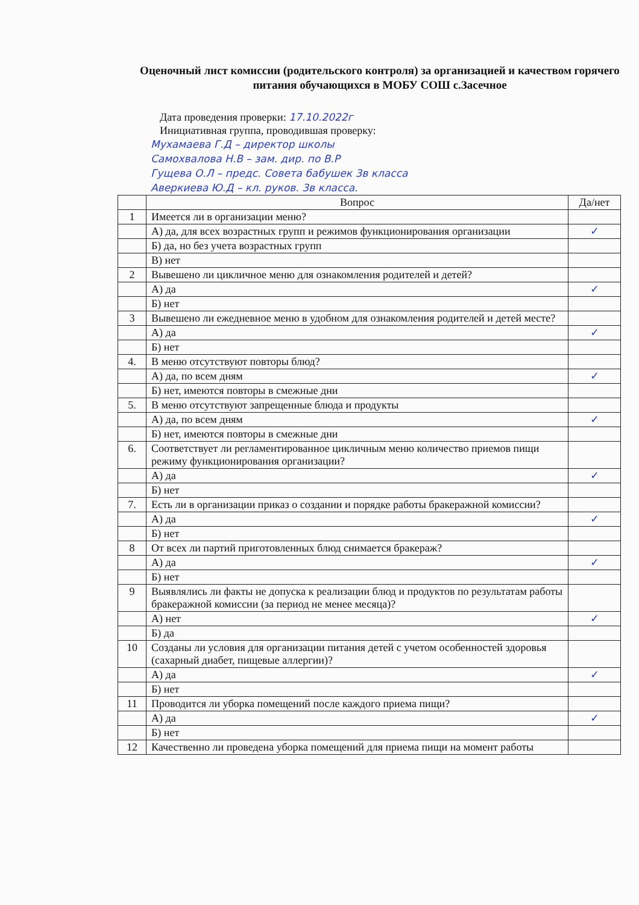Оценочный лист комиссии (родительского контроля) за организацией и качеством горячего питания обучающихся в МОБУ СОШ с.Засечное
Дата проведения проверки: 17.10.2022г
Инициативная группа, проводившая проверку:
Мухамаева Г.Д – директор школы
Самохвалова Н.В – зам. дир. по В.Р
Гущева О.Л – предс. Совета бабушек 3в класса
Аверкиева Ю.Д – кл. руков. 3в класса.
| | Вопрос | Да/нет |
| --- | --- | --- |
| 1 | Имеется ли в организации меню? | |
| | А) да, для всех возрастных групп и режимов функционирования организации | ✓ |
| | Б) да, но без учета возрастных групп | |
| | В) нет | |
| 2 | Вывешено ли цикличное меню для ознакомления родителей и детей? | |
| | А) да | ✓ |
| | Б) нет | |
| 3 | Вывешено ли ежедневное меню в удобном для ознакомления родителей и детей месте? | |
| | А) да | ✓ |
| | Б) нет | |
| 4. | В меню отсутствуют повторы блюд? | |
| | А) да, по всем дням | ✓ |
| | Б) нет, имеются повторы в смежные дни | |
| 5. | В меню отсутствуют запрещенные блюда и продукты | |
| | А) да, по всем дням | ✓ |
| | Б) нет, имеются повторы в смежные дни | |
| 6. | Соответствует ли регламентированное цикличным меню количество приемов пищи режиму функционирования организации? | |
| | А) да | ✓ |
| | Б) нет | |
| 7. | Есть ли в организации приказ о создании и порядке работы бракеражной комиссии? | |
| | А) да | ✓ |
| | Б) нет | |
| 8 | От всех ли партий приготовленных блюд снимается бракераж? | |
| | А) да | ✓ |
| | Б) нет | |
| 9 | Выявлялись ли факты не допуска к реализации блюд и продуктов по результатам работы бракеражной комиссии (за период не менее месяца)? | |
| | А) нет | ✓ |
| | Б) да | |
| 10 | Созданы ли условия для организации питания детей с учетом особенностей здоровья (сахарный диабет, пищевые аллергии)? | |
| | А) да | ✓ |
| | Б) нет | |
| 11 | Проводится ли уборка помещений после каждого приема пищи? | |
| | А) да | ✓ |
| | Б) нет | |
| 12 | Качественно ли проведена уборка помещений для приема пищи на момент работы | |